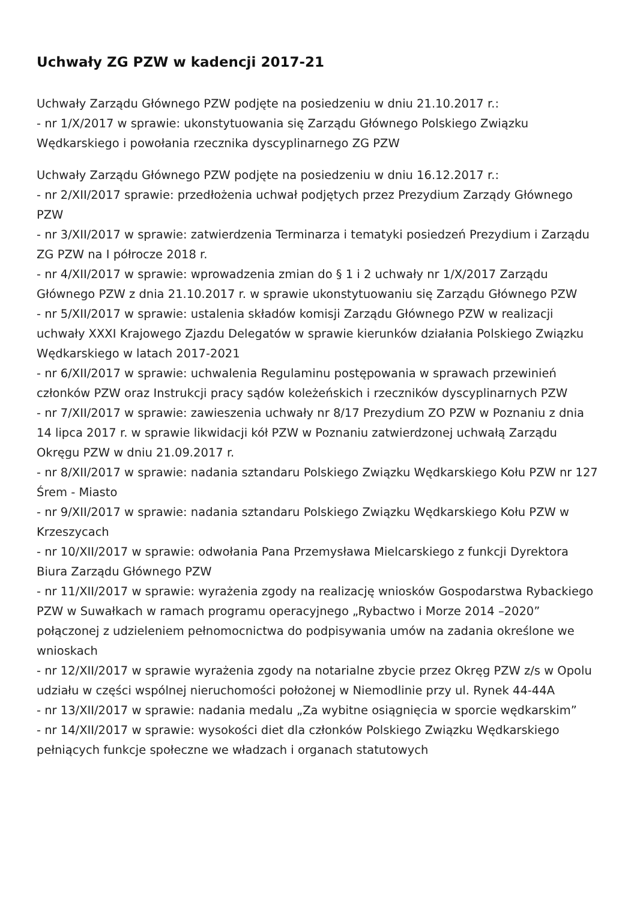Uchwały ZG PZW w kadencji 2017-21
Uchwały Zarządu Głównego PZW podjęte na posiedzeniu w dniu 21.10.2017 r.:
- nr 1/X/2017 w sprawie: ukonstytuowania się Zarządu Głównego Polskiego Związku Wędkarskiego i powołania rzecznika dyscyplinarnego ZG PZW
Uchwały Zarządu Głównego PZW podjęte na posiedzeniu w dniu 16.12.2017 r.:
- nr 2/XII/2017 sprawie: przedłożenia uchwał podjętych przez Prezydium Zarządy Głównego PZW
- nr 3/XII/2017 w sprawie: zatwierdzenia Terminarza i tematyki posiedzeń Prezydium i Zarządu ZG PZW na I półrocze 2018 r.
- nr 4/XII/2017 w sprawie: wprowadzenia zmian do § 1 i 2 uchwały nr 1/X/2017 Zarządu Głównego PZW z dnia 21.10.2017 r. w sprawie ukonstytuowaniu się Zarządu Głównego PZW
- nr 5/XII/2017 w sprawie: ustalenia składów komisji Zarządu Głównego PZW w realizacji uchwały XXXI Krajowego Zjazdu Delegatów w sprawie kierunków działania Polskiego Związku Wędkarskiego w latach 2017-2021
- nr 6/XII/2017 w sprawie: uchwalenia Regulaminu postępowania w sprawach przewinień członków PZW oraz Instrukcji pracy sądów koleżeńskich i rzeczników dyscyplinarnych PZW
- nr 7/XII/2017 w sprawie: zawieszenia uchwały nr 8/17 Prezydium ZO PZW w Poznaniu z dnia 14 lipca 2017 r. w sprawie likwidacji kół PZW w Poznaniu zatwierdzonej uchwałą Zarządu Okręgu PZW w dniu 21.09.2017 r.
- nr 8/XII/2017 w sprawie: nadania sztandaru Polskiego Związku Wędkarskiego Kołu PZW nr 127 Śrem - Miasto
- nr 9/XII/2017 w sprawie: nadania sztandaru Polskiego Związku Wędkarskiego Kołu PZW w Krzeszycach
- nr 10/XII/2017 w sprawie: odwołania Pana Przemysława Mielcarskiego z funkcji Dyrektora Biura Zarządu Głównego PZW
- nr 11/XII/2017 w sprawie: wyrażenia zgody na realizację wniosków Gospodarstwa Rybackiego PZW w Suwałkach w ramach programu operacyjnego „Rybactwo i Morze 2014 –2020” połączonej z udzieleniem pełnomocnictwa do podpisywania umów na zadania określone we wnioskach
- nr 12/XII/2017 w sprawie wyrażenia zgody na notarialne zbycie przez Okręg PZW z/s w Opolu udziału w części wspólnej nieruchomości położonej w Niemodlinie przy ul. Rynek 44-44A
- nr 13/XII/2017 w sprawie: nadania medalu „Za wybitne osiągnięcia w sporcie wędkarskim”
- nr 14/XII/2017 w sprawie: wysokości diet dla członków Polskiego Związku Wędkarskiego pełniących funkcje społeczne we władzach i organach statutowych